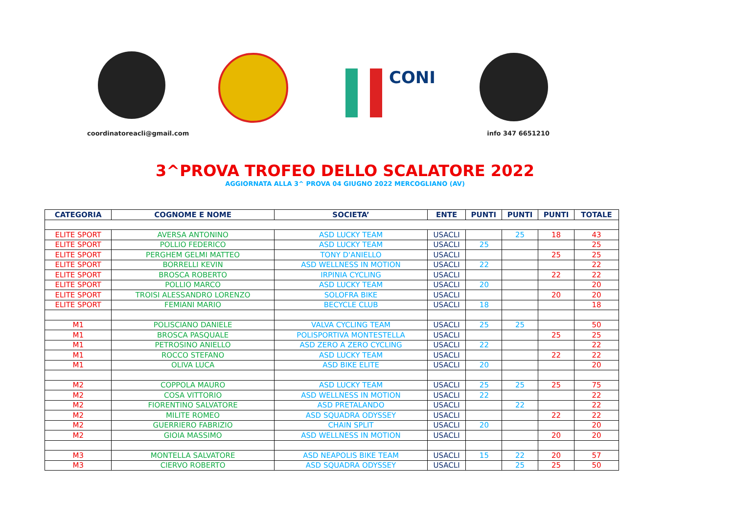CONI
coordinatoreacli@gmail.com info 347 6651210
3^PROVA TROFEO DELLO SCALATORE 2022
AGGIORNATA ALLA 3^ PROVA 04 GIUGNO 2022 MERCOGLIANO (AV)
| CATEGORIA | COGNOME E NOME | SOCIETA’ | ENTE | PUNTI | PUNTI | PUNTI | TOTALE |
| --- | --- | --- | --- | --- | --- | --- | --- |
| ELITE SPORT | AVERSA ANTONINO | ASD LUCKY TEAM | USACLI | | 25 | 18 | 43 |
| ELITE SPORT | POLLIO FEDERICO | ASD LUCKY TEAM | USACLI | 25 | | | 25 |
| ELITE SPORT | PERGHEM GELMI MATTEO | TONY D'ANIELLO | USACLI | | | 25 | 25 |
| ELITE SPORT | BORRELLI KEVIN | ASD WELLNESS IN MOTION | USACLI | 22 | | | 22 |
| ELITE SPORT | BROSCA ROBERTO | IRPINIA CYCLING | USACLI | | | 22 | 22 |
| ELITE SPORT | POLLIO MARCO | ASD LUCKY TEAM | USACLI | 20 | | | 20 |
| ELITE SPORT | TROISI ALESSANDRO LORENZO | SOLOFRA BIKE | USACLI | | | 20 | 20 |
| ELITE SPORT | FEMIANI MARIO | BECYCLE CLUB | USACLI | 18 | | | 18 |
| M1 | POLISCIANO DANIELE | VALVA CYCLING TEAM | USACLI | 25 | 25 | | 50 |
| M1 | BROSCA PASQUALE | POLISPORTIVA MONTESTELLA | USACLI | | | 25 | 25 |
| M1 | PETROSINO ANIELLO | ASD ZERO A ZERO CYCLING | USACLI | 22 | | | 22 |
| M1 | ROCCO STEFANO | ASD LUCKY TEAM | USACLI | | | 22 | 22 |
| M1 | OLIVA LUCA | ASD BIKE ELITE | USACLI | 20 | | | 20 |
| M2 | COPPOLA MAURO | ASD LUCKY TEAM | USACLI | 25 | 25 | 25 | 75 |
| M2 | COSA VITTORIO | ASD WELLNESS IN MOTION | USACLI | 22 | | | 22 |
| M2 | FIORENTINO SALVATORE | ASD PRETALANDO | USACLI | | 22 | | 22 |
| M2 | MILITE ROMEO | ASD SQUADRA ODYSSEY | USACLI | | | 22 | 22 |
| M2 | GUERRIERO FABRIZIO | CHAIN SPLIT | USACLI | 20 | | | 20 |
| M2 | GIOIA MASSIMO | ASD WELLNESS IN MOTION | USACLI | | | 20 | 20 |
| M3 | MONTELLA SALVATORE | ASD NEAPOLIS BIKE TEAM | USACLI | 15 | 22 | 20 | 57 |
| M3 | CIERVO ROBERTO | ASD SQUADRA ODYSSEY | USACLI | | 25 | 25 | 50 |